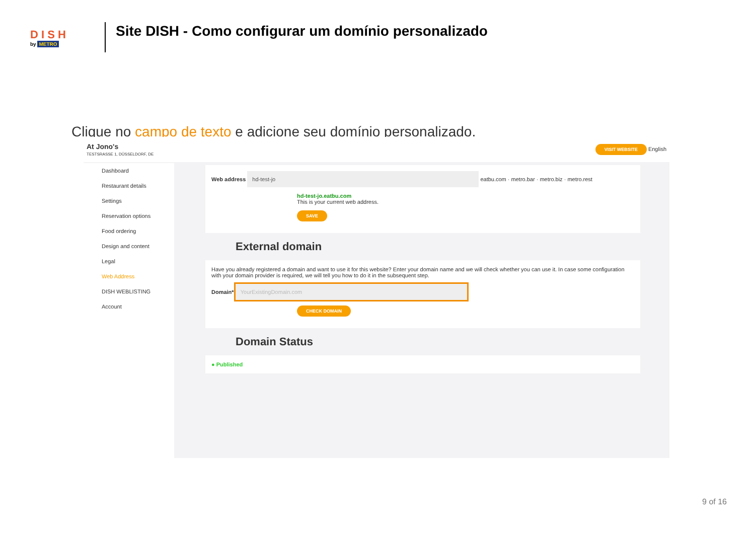D I S H
by METRO
Site DISH - Como configurar um domínio personalizado
Clique no campo de texto e adicione seu domínio personalizado.
At Jono's
TESTSRASSE 1, DÜSSELDORF, DE
VISIT WEBSITE English
Dashboard
Restaurant details
Settings
Reservation options
Food ordering
Design and content
Legal
Web Address
DISH WEBLISTING
Account
Web address hd-test-jo eatbu.com · metro.bar · metro.biz · metro.rest
hd-test-jo.eatbu.com
This is your current web address.
SAVE
External domain
Have you already registered a domain and want to use it for this website? Enter your domain name and we will check whether you can use it. In case some configuration with your domain provider is required, we will tell you how to do it in the subsequent step.
Domain* YourExistingDomain.com
CHECK DOMAIN
Domain Status
● Published
9 of 16